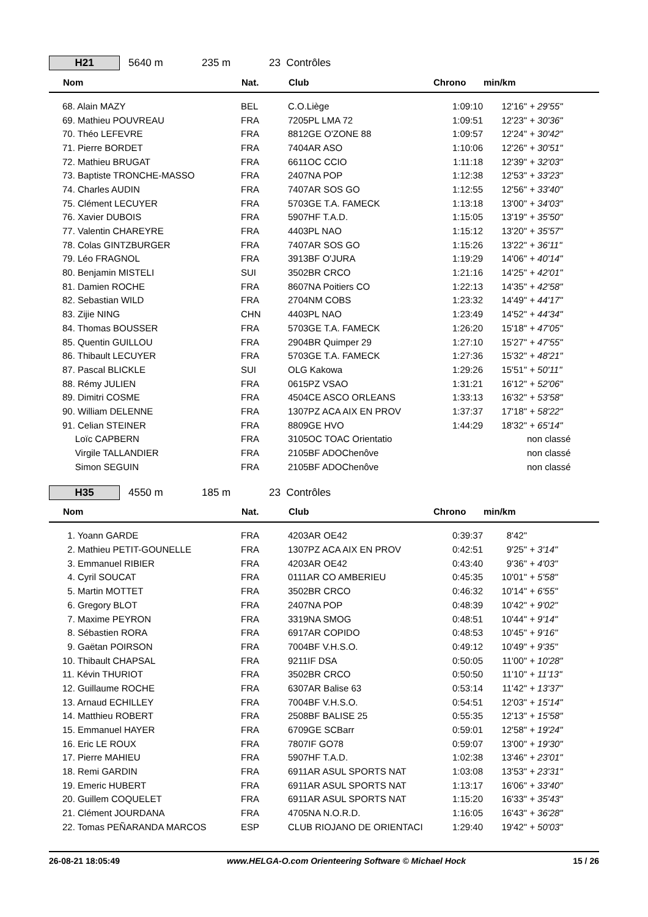H21
5640 m 235 m 23 Contrôles
| | Nom | Nat. | Club | Chrono | min/km | |
| --- | --- | --- | --- | --- | --- | --- |
| | 68. Alain MAZY | BEL | C.O.Liège | 1:09:10 | 12'16" | + 29'55" |
| | 69. Mathieu POUVREAU | FRA | 7205PL LMA 72 | 1:09:51 | 12'23" | + 30'36" |
| | 70. Théo LEFEVRE | FRA | 8812GE O'ZONE 88 | 1:09:57 | 12'24" | + 30'42" |
| | 71. Pierre BORDET | FRA | 7404AR ASO | 1:10:06 | 12'26" | + 30'51" |
| | 72. Mathieu BRUGAT | FRA | 6611OC CCIO | 1:11:18 | 12'39" | + 32'03" |
| | 73. Baptiste TRONCHE-MASSO | FRA | 2407NA POP | 1:12:38 | 12'53" | + 33'23" |
| | 74. Charles AUDIN | FRA | 7407AR SOS GO | 1:12:55 | 12'56" | + 33'40" |
| | 75. Clément LECUYER | FRA | 5703GE T.A. FAMECK | 1:13:18 | 13'00" | + 34'03" |
| | 76. Xavier DUBOIS | FRA | 5907HF T.A.D. | 1:15:05 | 13'19" | + 35'50" |
| | 77. Valentin CHAREYRE | FRA | 4403PL NAO | 1:15:12 | 13'20" | + 35'57" |
| | 78. Colas GINTZBURGER | FRA | 7407AR SOS GO | 1:15:26 | 13'22" | + 36'11" |
| | 79. Léo FRAGNOL | FRA | 3913BF O'JURA | 1:19:29 | 14'06" | + 40'14" |
| | 80. Benjamin MISTELI | SUI | 3502BR CRCO | 1:21:16 | 14'25" | + 42'01" |
| | 81. Damien ROCHE | FRA | 8607NA Poitiers CO | 1:22:13 | 14'35" | + 42'58" |
| | 82. Sebastian WILD | FRA | 2704NM COBS | 1:23:32 | 14'49" | + 44'17" |
| | 83. Zijie NING | CHN | 4403PL NAO | 1:23:49 | 14'52" | + 44'34" |
| | 84. Thomas BOUSSER | FRA | 5703GE T.A. FAMECK | 1:26:20 | 15'18" | + 47'05" |
| | 85. Quentin GUILLOU | FRA | 2904BR Quimper 29 | 1:27:10 | 15'27" | + 47'55" |
| | 86. Thibault LECUYER | FRA | 5703GE T.A. FAMECK | 1:27:36 | 15'32" | + 48'21" |
| | 87. Pascal BLICKLE | SUI | OLG Kakowa | 1:29:26 | 15'51" | + 50'11" |
| | 88. Rémy JULIEN | FRA | 0615PZ VSAO | 1:31:21 | 16'12" | + 52'06" |
| | 89. Dimitri COSME | FRA | 4504CE ASCO ORLEANS | 1:33:13 | 16'32" | + 53'58" |
| | 90. William DELENNE | FRA | 1307PZ ACA AIX EN PROV | 1:37:37 | 17'18" | + 58'22" |
| | 91. Celian STEINER | FRA | 8809GE HVO | 1:44:29 | 18'32" | + 65'14" |
| | Loïc CAPBERN | FRA | 3105OC TOAC Orientatio | | | non classé |
| | Virgile TALLANDIER | FRA | 2105BF ADOChenôve | | | non classé |
| | Simon SEGUIN | FRA | 2105BF ADOChenôve | | | non classé |
H35
4550 m 185 m 23 Contrôles
| | Nom | Nat. | Club | Chrono | min/km | |
| --- | --- | --- | --- | --- | --- | --- |
| | 1. Yoann GARDE | FRA | 4203AR OE42 | 0:39:37 | 8'42" | |
| | 2. Mathieu PETIT-GOUNELLE | FRA | 1307PZ ACA AIX EN PROV | 0:42:51 | 9'25" | + 3'14" |
| | 3. Emmanuel RIBIER | FRA | 4203AR OE42 | 0:43:40 | 9'36" | + 4'03" |
| | 4. Cyril SOUCAT | FRA | 0111AR CO AMBERIEU | 0:45:35 | 10'01" | + 5'58" |
| | 5. Martin MOTTET | FRA | 3502BR CRCO | 0:46:32 | 10'14" | + 6'55" |
| | 6. Gregory BLOT | FRA | 2407NA POP | 0:48:39 | 10'42" | + 9'02" |
| | 7. Maxime PEYRON | FRA | 3319NA SMOG | 0:48:51 | 10'44" | + 9'14" |
| | 8. Sébastien RORA | FRA | 6917AR COPIDO | 0:48:53 | 10'45" | + 9'16" |
| | 9. Gaëtan POIRSON | FRA | 7004BF V.H.S.O. | 0:49:12 | 10'49" | + 9'35" |
| | 10. Thibault CHAPSAL | FRA | 9211IF DSA | 0:50:05 | 11'00" | + 10'28" |
| | 11. Kévin THURIOT | FRA | 3502BR CRCO | 0:50:50 | 11'10" | + 11'13" |
| | 12. Guillaume ROCHE | FRA | 6307AR Balise 63 | 0:53:14 | 11'42" | + 13'37" |
| | 13. Arnaud ECHILLEY | FRA | 7004BF V.H.S.O. | 0:54:51 | 12'03" | + 15'14" |
| | 14. Matthieu ROBERT | FRA | 2508BF BALISE 25 | 0:55:35 | 12'13" | + 15'58" |
| | 15. Emmanuel HAYER | FRA | 6709GE SCBarr | 0:59:01 | 12'58" | + 19'24" |
| | 16. Eric LE ROUX | FRA | 7807IF GO78 | 0:59:07 | 13'00" | + 19'30" |
| | 17. Pierre MAHIEU | FRA | 5907HF T.A.D. | 1:02:38 | 13'46" | + 23'01" |
| | 18. Remi GARDIN | FRA | 6911AR ASUL SPORTS NAT | 1:03:08 | 13'53" | + 23'31" |
| | 19. Emeric HUBERT | FRA | 6911AR ASUL SPORTS NAT | 1:13:17 | 16'06" | + 33'40" |
| | 20. Guillem COQUELET | FRA | 6911AR ASUL SPORTS NAT | 1:15:20 | 16'33" | + 35'43" |
| | 21. Clément JOURDANA | FRA | 4705NA N.O.R.D. | 1:16:05 | 16'43" | + 36'28" |
| | 22. Tomas PEÑARANDA MARCOS | ESP | CLUB RIOJANO DE ORIENTACI | 1:29:40 | 19'42" | + 50'03" |
26-08-21 18:05:49 www.HELGA-O.com Orienteering Software © Michael Hock 15 / 26